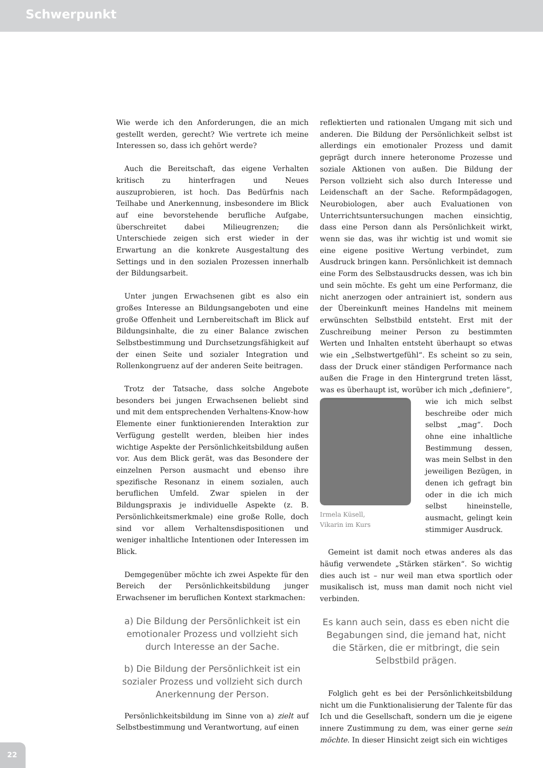Schwerpunkt
Wie werde ich den Anforderungen, die an mich gestellt werden, gerecht? Wie vertrete ich meine Interessen so, dass ich gehört werde?
Auch die Bereitschaft, das eigene Verhalten kritisch zu hinterfragen und Neues auszuprobieren, ist hoch. Das Bedürfnis nach Teilhabe und Anerkennung, insbesondere im Blick auf eine bevorstehende berufliche Aufgabe, überschreitet dabei Milieugrenzen; die Unterschiede zeigen sich erst wieder in der Erwartung an die konkrete Ausgestaltung des Settings und in den sozialen Prozessen innerhalb der Bildungsarbeit.
Unter jungen Erwachsenen gibt es also ein großes Interesse an Bildungsangeboten und eine große Offenheit und Lernbereitschaft im Blick auf Bildungsinhalte, die zu einer Balance zwischen Selbstbestimmung und Durchsetzungsfähigkeit auf der einen Seite und sozialer Integration und Rollenkongruenz auf der anderen Seite beitragen.
Trotz der Tatsache, dass solche Angebote besonders bei jungen Erwachsenen beliebt sind und mit dem entsprechenden Verhaltens-Know-how Elemente einer funktionierenden Interaktion zur Verfügung gestellt werden, bleiben hier indes wichtige Aspekte der Persönlichkeitsbildung außen vor. Aus dem Blick gerät, was das Besondere der einzelnen Person ausmacht und ebenso ihre spezifische Resonanz in einem sozialen, auch beruflichen Umfeld. Zwar spielen in der Bildungspraxis je individuelle Aspekte (z. B. Persönlichkeitsmerkmale) eine große Rolle, doch sind vor allem Verhaltensdispositionen und weniger inhaltliche Intentionen oder Interessen im Blick.
Demgegenüber möchte ich zwei Aspekte für den Bereich der Persönlichkeitsbildung junger Erwachsener im beruflichen Kontext starkmachen:
a) Die Bildung der Persönlichkeit ist ein emotionaler Prozess und vollzieht sich durch Interesse an der Sache.
b) Die Bildung der Persönlichkeit ist ein sozialer Prozess und vollzieht sich durch Anerkennung der Person.
Persönlichkeitsbildung im Sinne von a) zielt auf Selbstbestimmung und Verantwortung, auf einen
reflektierten und rationalen Umgang mit sich und anderen. Die Bildung der Persönlichkeit selbst ist allerdings ein emotionaler Prozess und damit geprägt durch innere heteronome Prozesse und soziale Aktionen von außen. Die Bildung der Person vollzieht sich also durch Interesse und Leidenschaft an der Sache. Reformpädagogen, Neurobiologen, aber auch Evaluationen von Unterrichtsuntersuchungen machen einsichtig, dass eine Person dann als Persönlichkeit wirkt, wenn sie das, was ihr wichtig ist und womit sie eine eigene positive Wertung verbindet, zum Ausdruck bringen kann. Persönlichkeit ist demnach eine Form des Selbstausdrucks dessen, was ich bin und sein möchte. Es geht um eine Performanz, die nicht anerzogen oder antrainiert ist, sondern aus der Übereinkunft meines Handelns mit meinem erwünschten Selbstbild entsteht. Erst mit der Zuschreibung meiner Person zu bestimmten Werten und Inhalten entsteht überhaupt so etwas wie ein „Selbstwertgefühl“. Es scheint so zu sein, dass der Druck einer ständigen Performance nach außen die Frage in den Hintergrund treten lässt, was es überhaupt ist, worüber ich Irmela Küsell,
Vikarin im Kurs mich „definiere“, wie ich mich selbst beschreibe oder mich selbst „mag“. Doch ohne eine inhaltliche Bestimmung dessen, was mein Selbst in den jeweiligen Bezügen, in denen ich gefragt bin oder in die ich mich selbst hineinstelle, ausmacht, gelingt kein stimmiger Ausdruck.
Gemeint ist damit noch etwas anderes als das häufig verwendete „Stärken stärken“. So wichtig dies auch ist – nur weil man etwa sportlich oder musikalisch ist, muss man damit noch nicht viel verbinden.
Es kann auch sein, dass es eben nicht die Begabungen sind, die jemand hat, nicht die Stärken, die er mitbringt, die sein Selbstbild prägen.
Folglich geht es bei der Persönlichkeitsbildung nicht um die Funktionalisierung der Talente für das Ich und die Gesellschaft, sondern um die je eigene innere Zustimmung zu dem, was einer gerne sein möchte. In dieser Hinsicht zeigt sich ein wichtiges
22